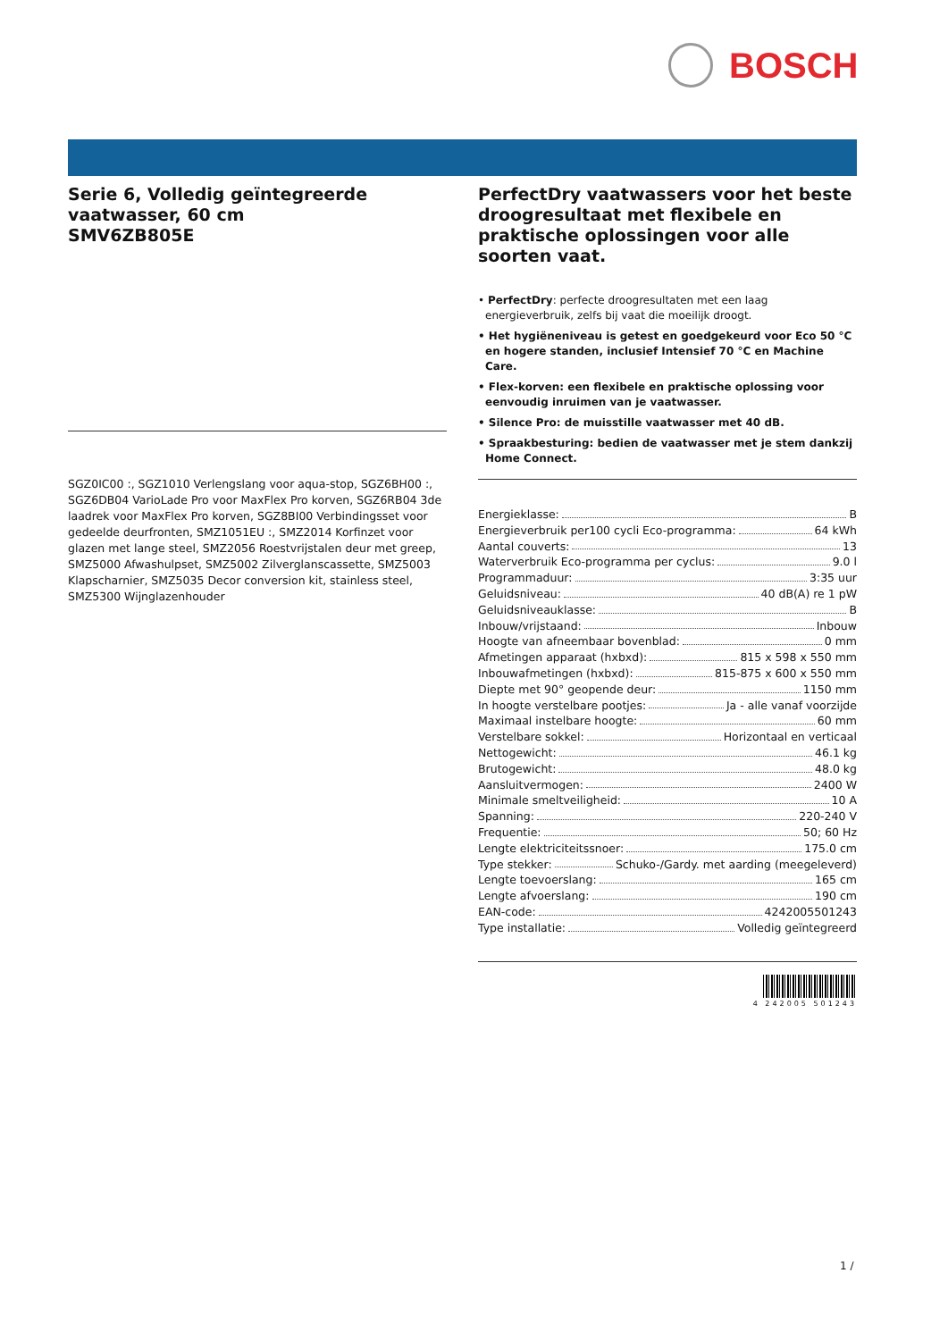BOSCH
Serie 6, Volledig geïntegreerde vaatwasser, 60 cm
SMV6ZB805E
SGZ0IC00 :, SGZ1010 Verlengslang voor aqua-stop, SGZ6BH00 :, SGZ6DB04 VarioLade Pro voor MaxFlex Pro korven, SGZ6RB04 3de laadrek voor MaxFlex Pro korven, SGZ8BI00 Verbindingsset voor gedeelde deurfronten, SMZ1051EU :, SMZ2014 Korfinzet voor glazen met lange steel, SMZ2056 Roestvrijstalen deur met greep, SMZ5000 Afwashulpset, SMZ5002 Zilverglanscassette, SMZ5003 Klapscharnier, SMZ5035 Decor conversion kit, stainless steel, SMZ5300 Wijnglazenhouder
PerfectDry vaatwassers voor het beste droogresultaat met flexibele en praktische oplossingen voor alle soorten vaat.
• PerfectDry: perfecte droogresultaten met een laag energieverbruik, zelfs bij vaat die moeilijk droogt.
• Het hygiëneniveau is getest en goedgekeurd voor Eco 50 °C en hogere standen, inclusief Intensief 70 °C en Machine Care.
• Flex-korven: een flexibele en praktische oplossing voor eenvoudig inruimen van je vaatwasser.
• Silence Pro: de muisstille vaatwasser met 40 dB.
• Spraakbesturing: bedien de vaatwasser met je stem dankzij Home Connect.
Energieklasse: B
Energieverbruik per100 cycli Eco-programma: 64 kWh
Aantal couverts: 13
Waterverbruik Eco-programma per cyclus: 9.0 l
Programmaduur: 3:35 uur
Geluidsniveau: 40 dB(A) re 1 pW
Geluidsniveauklasse: B
Inbouw/vrijstaand: Inbouw
Hoogte van afneembaar bovenblad: 0 mm
Afmetingen apparaat (hxbxd): 815 x 598 x 550 mm
Inbouwafmetingen (hxbxd): 815-875 x 600 x 550 mm
Diepte met 90° geopende deur: 1150 mm
In hoogte verstelbare pootjes: Ja - alle vanaf voorzijde
Maximaal instelbare hoogte: 60 mm
Verstelbare sokkel: Horizontaal en verticaal
Nettogewicht: 46.1 kg
Brutogewicht: 48.0 kg
Aansluitvermogen: 2400 W
Minimale smeltveiligheid: 10 A
Spanning: 220-240 V
Frequentie: 50; 60 Hz
Lengte elektriciteitssnoer: 175.0 cm
Type stekker: Schuko-/Gardy. met aarding (meegeleverd)
Lengte toevoerslang: 165 cm
Lengte afvoerslang: 190 cm
EAN-code: 4242005501243
Type installatie: Volledig geïntegreerd
4 242005 501243
1 /